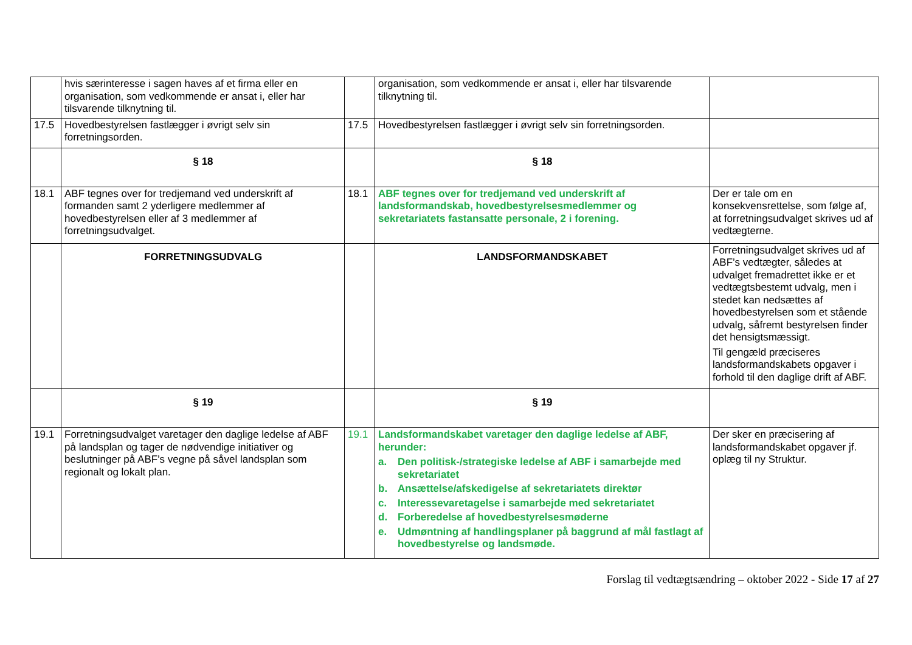| | hvis særinteresse i sagen haves af et firma eller en organisation, som vedkommende er ansat i, eller har tilsvarende tilknytning til. | | organisation, som vedkommende er ansat i, eller har tilsvarende tilknytning til. | |
| 17.5 | Hovedbestyrelsen fastlægger i øvrigt selv sin forretningsorden. | 17.5 | Hovedbestyrelsen fastlægger i øvrigt selv sin forretningsorden. | |
| | § 18 | | § 18 | |
| 18.1 | ABF tegnes over for tredjemand ved underskrift af formanden samt 2 yderligere medlemmer af hovedbestyrelsen eller af 3 medlemmer af forretningsudvalget. | 18.1 | ABF tegnes over for tredjemand ved underskrift af landsformandskab, hovedbestyrelsesmedlemmer og sekretariatets fastansatte personale, 2 i forening. | Der er tale om en konsekvensrettelse, som følge af, at forretningsudvalget skrives ud af vedtægterne. |
| | FORRETNINGSUDVALG | | LANDSFORMANDSKABET | Forretningsudvalget skrives ud af ABF’s vedtægter, således at udvalget fremadrettet ikke er et vedtægtsbestemt udvalg, men i stedet kan nedsættes af hovedbestyrelsen som et stående udvalg, såfremt bestyrelsen finder det hensigtsmæssigt. Til gengæld præciseres landsformandskabets opgaver i forhold til den daglige drift af ABF. |
| | § 19 | | § 19 | |
| 19.1 | Forretningsudvalget varetager den daglige ledelse af ABF på landsplan og tager de nødvendige initiativer og beslutninger på ABF’s vegne på såvel landsplan som regionalt og lokalt plan. | 19.1 | Landsformandskabet varetager den daglige ledelse af ABF, herunder: a. Den politisk-/strategiske ledelse af ABF i samarbejde med sekretariatet b. Ansættelse/afskedigelse af sekretariatets direktør c. Interessevaretagelse i samarbejde med sekretariatet d. Forberedelse af hovedbestyrelsesmøderne e. Udmøntning af handlingsplaner på baggrund af mål fastlagt af hovedbestyrelse og landsmøde. | Der sker en præcisering af landsformandskabet opgaver jf. oplæg til ny Struktur. |
Forslag til vedtægtsændring – oktober 2022 - Side 17 af 27